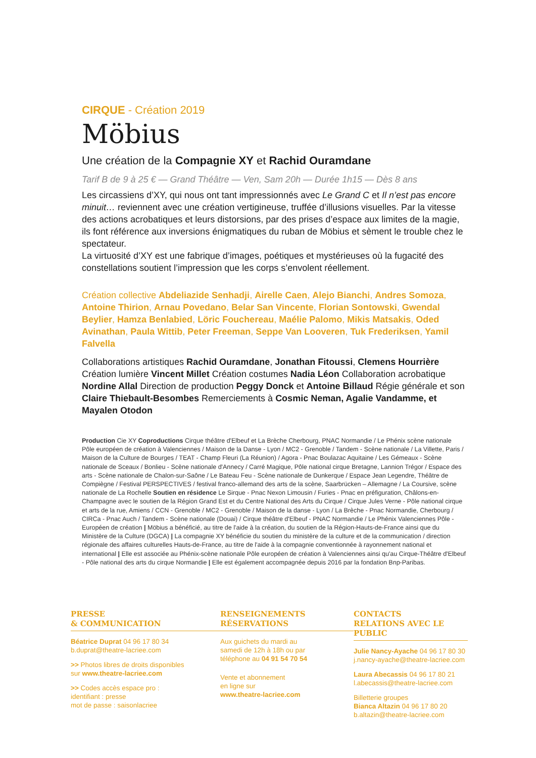CIRQUE - Création 2019
Möbius
Une création de la Compagnie XY et Rachid Ouramdane
Tarif B de 9 à 25 € — Grand Théâtre — Ven, Sam 20h — Durée 1h15 — Dès 8 ans
Les circassiens d’XY, qui nous ont tant impressionnés avec Le Grand C et Il n’est pas encore minuit… reviennent avec une création vertigineuse, truffée d’illusions visuelles. Par la vitesse des actions acrobatiques et leurs distorsions, par des prises d’espace aux limites de la magie, ils font référence aux inversions énigmatiques du ruban de Möbius et sèment le trouble chez le spectateur.
La virtuosité d’XY est une fabrique d’images, poétiques et mystérieuses où la fugacité des constellations soutient l’impression que les corps s’envolent réellement.
Création collective Abdeliazide Senhadji, Airelle Caen, Alejo Bianchi, Andres Somoza, Antoine Thirion, Arnau Povedano, Belar San Vincente, Florian Sontowski, Gwendal Beylier, Hamza Benlabied, Löric Fouchereau, Maélie Palomo, Mikis Matsakis, Oded Avinathan, Paula Wittib, Peter Freeman, Seppe Van Looveren, Tuk Frederiksen, Yamil Falvella
Collaborations artistiques Rachid Ouramdane, Jonathan Fitoussi, Clemens Hourrière Création lumière Vincent Millet Création costumes Nadia Léon Collaboration acrobatique Nordine Allal Direction de production Peggy Donck et Antoine Billaud Régie générale et son Claire Thiebault-Besombes Remerciements à Cosmic Neman, Agalie Vandamme, et Mayalen Otodon
Production Cie XY Coproductions Cirque théâtre d'Elbeuf et La Brèche Cherbourg, PNAC Normandie / Le Phénix scène nationale Pôle européen de création à Valenciennes / Maison de la Danse - Lyon / MC2 - Grenoble / Tandem - Scène nationale / La Villette, Paris / Maison de la Culture de Bourges / TEAT - Champ Fleuri (La Réunion) / Agora - Pnac Boulazac Aquitaine / Les Gémeaux - Scène nationale de Sceaux / Bonlieu - Scène nationale d'Annecy / Carré Magique, Pôle national cirque Bretagne, Lannion Trégor / Espace des arts - Scène nationale de Chalon-sur-Saône / Le Bateau Feu - Scène nationale de Dunkerque / Espace Jean Legendre, Théâtre de Compiègne / Festival PERSPECTIVES / festival franco-allemand des arts de la scène, Saarbrücken – Allemagne / La Coursive, scène nationale de La Rochelle Soutien en résidence Le Sirque - Pnac Nexon Limousin / Furies - Pnac en préfiguration, Châlons-en-Champagne avec le soutien de la Région Grand Est et du Centre National des Arts du Cirque / Cirque Jules Verne - Pôle national cirque et arts de la rue, Amiens / CCN - Grenoble / MC2 - Grenoble / Maison de la danse - Lyon / La Brèche - Pnac Normandie, Cherbourg / CIRCa - Pnac Auch / Tandem - Scène nationale (Douai) / Cirque théâtre d'Elbeuf - PNAC Normandie / Le Phénix Valenciennes Pôle - Européen de création | Möbius a bénéficié, au titre de l'aide à la création, du soutien de la Région-Hauts-de-France ainsi que du Ministère de la Culture (DGCA) | La compagnie XY bénéficie du soutien du ministère de la culture et de la communication / direction régionale des affaires culturelles Hauts-de-France, au titre de l'aide à la compagnie conventionnée à rayonnement national et international | Elle est associée au Phénix-scène nationale Pôle européen de création à Valenciennes ainsi qu'au Cirque-Théâtre d'Elbeuf - Pôle national des arts du cirque Normandie | Elle est également accompagnée depuis 2016 par la fondation Bnp-Paribas.
PRESSE
& COMMUNICATION
Béatrice Duprat 04 96 17 80 34
b.duprat@theatre-lacriee.com
>> Photos libres de droits disponibles
sur www.theatre-lacriee.com
>> Codes accès espace pro :
identifiant : presse
mot de passe : saisonlacriee
RENSEIGNEMENTS
RÉSERVATIONS
Aux guichets du mardi au
samedi de 12h à 18h ou par
téléphone au 04 91 54 70 54
Vente et abonnement
en ligne sur
www.theatre-lacriee.com
CONTACTS
RELATIONS AVEC LE PUBLIC
Julie Nancy-Ayache 04 96 17 80 30
j.nancy-ayache@theatre-lacriee.com
Laura Abecassis 04 96 17 80 21
l.abecassis@theatre-lacriee.com
Billetterie groupes
Bianca Altazin 04 96 17 80 20
b.altazin@theatre-lacriee.com